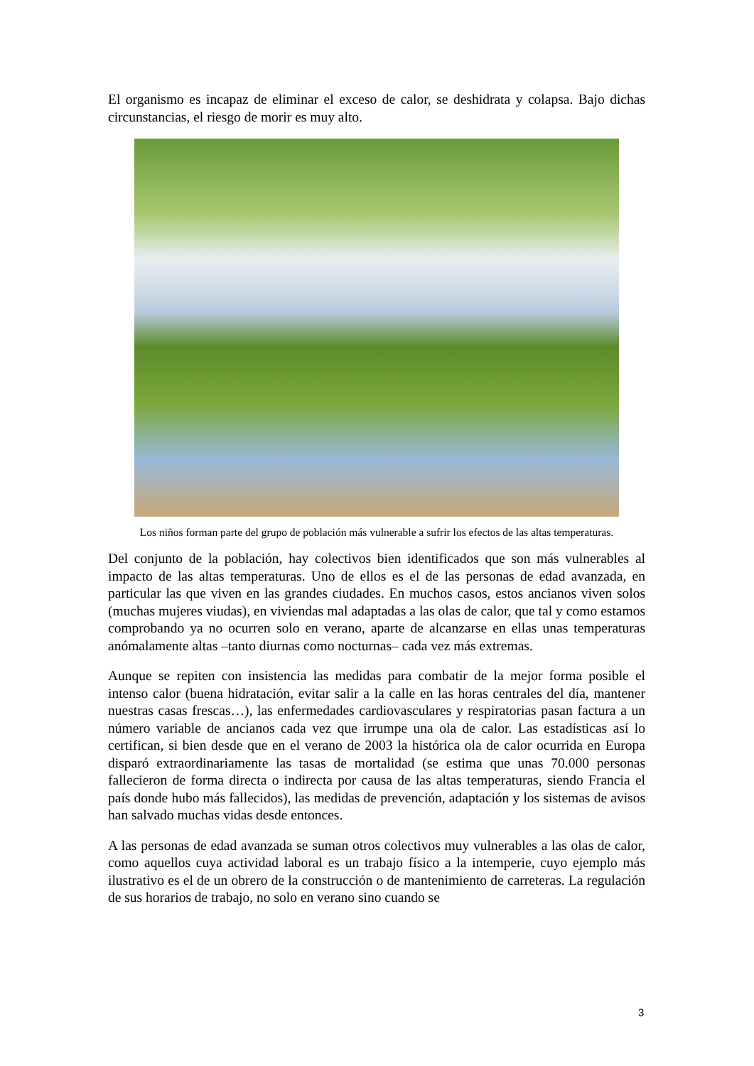El organismo es incapaz de eliminar el exceso de calor, se deshidrata y colapsa. Bajo dichas circunstancias, el riesgo de morir es muy alto.
Los niños forman parte del grupo de población más vulnerable a sufrir los efectos de las altas temperaturas.
Del conjunto de la población, hay colectivos bien identificados que son más vulnerables al impacto de las altas temperaturas. Uno de ellos es el de las personas de edad avanzada, en particular las que viven en las grandes ciudades. En muchos casos, estos ancianos viven solos (muchas mujeres viudas), en viviendas mal adaptadas a las olas de calor, que tal y como estamos comprobando ya no ocurren solo en verano, aparte de alcanzarse en ellas unas temperaturas anómalamente altas –tanto diurnas como nocturnas– cada vez más extremas.
Aunque se repiten con insistencia las medidas para combatir de la mejor forma posible el intenso calor (buena hidratación, evitar salir a la calle en las horas centrales del día, mantener nuestras casas frescas…), las enfermedades cardiovasculares y respiratorias pasan factura a un número variable de ancianos cada vez que irrumpe una ola de calor. Las estadísticas así lo certifican, si bien desde que en el verano de 2003 la histórica ola de calor ocurrida en Europa disparó extraordinariamente las tasas de mortalidad (se estima que unas 70.000 personas fallecieron de forma directa o indirecta por causa de las altas temperaturas, siendo Francia el país donde hubo más fallecidos), las medidas de prevención, adaptación y los sistemas de avisos han salvado muchas vidas desde entonces.
A las personas de edad avanzada se suman otros colectivos muy vulnerables a las olas de calor, como aquellos cuya actividad laboral es un trabajo físico a la intemperie, cuyo ejemplo más ilustrativo es el de un obrero de la construcción o de mantenimiento de carreteras. La regulación de sus horarios de trabajo, no solo en verano sino cuando se
3